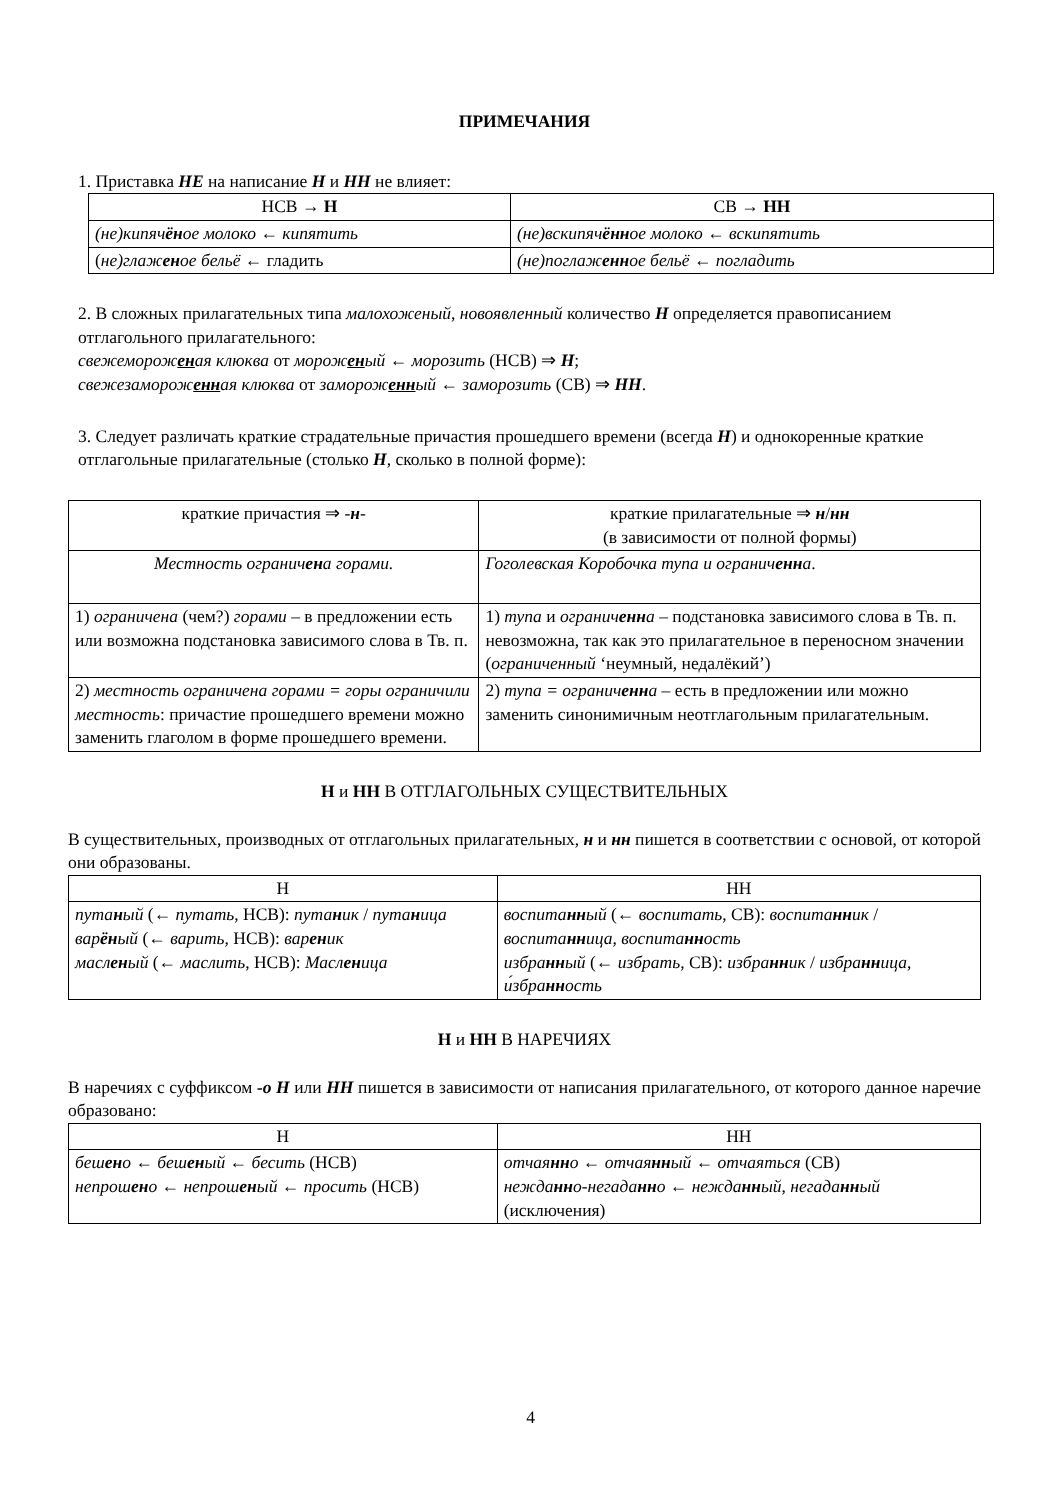ПРИМЕЧАНИЯ
1. Приставка НЕ на написание Н и НН не влияет:
| НСВ → Н | СВ → НН |
| --- | --- |
| (не)кипяч ён ое молоко ← кипятить | (не)вскипяч ённ ое молоко ← вскипятить |
| ( не)глаж ен ое бельё ← гладить | (не)поглаж енн ое бельё ← погладить |
2. В сложных прилагательных типа малохоженый, новоявленный количество Н определяется правописанием отглагольного прилагательного:
свежемороженая клюква от мороженый ← морозить (НСВ) ⇒ Н;
свежезамороженная клюква от замороженный ← заморозить (СВ) ⇒ НН.
3. Следует различать краткие страдательные причастия прошедшего времени (всегда Н) и однокоренные краткие отглагольные прилагательные (столько Н, сколько в полной форме):
| краткие причастия ⇒ - н - | краткие прилагательные ⇒ н / нн (в зависимости от полной формы) |
| --- | --- |
| Местность огранич ен а горами. | Гоголевская Коробочка тупа и огранич енн а . |
| 1) ограничена (чем?) горами – в предложении есть или возможна подстановка зависимого слова в Тв. п. | 1) тупа и огранич енн а – подстановка зависимого слова в Тв. п. невозможна, так как это прилагательное в переносном значении ( ограниченный ‘неумный, недалёкий’) |
| 2) местность ограничена горами = горы ограничили местность : причастие прошедшего времени можно заменить глаголом в форме прошедшего времени. | 2) тупа = огранич енн а – есть в предложении или можно заменить синонимичным неотглагольным прилагательным. |
Н и НН В ОТГЛАГОЛЬНЫХ СУЩЕСТВИТЕЛЬНЫХ
В существительных, производных от отглагольных прилагательных, н и нн пишется в соответствии с основой, от которой они образованы.
| Н | НН |
| --- | --- |
| пута н ый (← путать , НСВ): пута н ик / пута н ица вар ён ый (← варить , НСВ): вар ен ик масл ен ый (← маслить , НСВ): Масл ен ица | воспита нн ый (← воспитать , СВ): воспита нн ик / воспита нн ица , воспита нн ость избра нн ый (← избрать , СВ): избра нн ик / избра нн ица , и́збра нн ость |
Н и НН В НАРЕЧИЯХ
В наречиях с суффиксом -о Н или НН пишется в зависимости от написания прилагательного, от которого данное наречие образовано:
| Н | НН |
| --- | --- |
| беш ен о ← беш ен ый ← бесить (НСВ) непрош ен о ← непрош ен ый ← просить (НСВ) | отчая нн о ← отчая нн ый ← отчаяться (СВ) нежда нн о-негада нн о ← нежда нн ый , негада нн ый (исключения) |
4